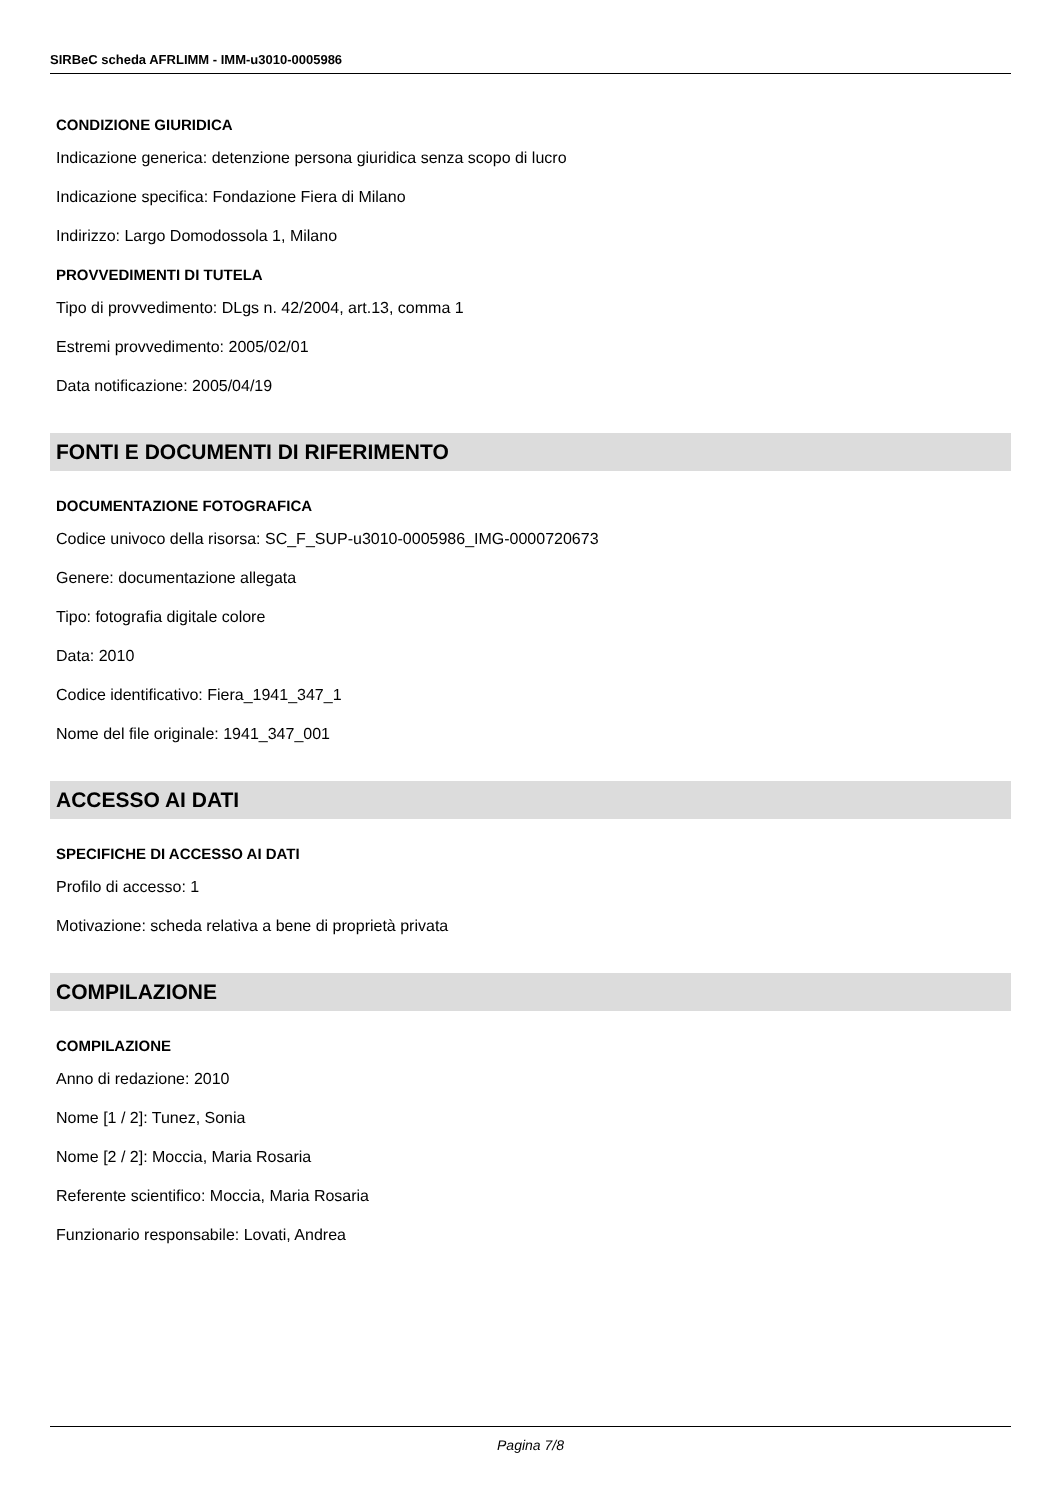SIRBeC scheda AFRLIMM - IMM-u3010-0005986
CONDIZIONE GIURIDICA
Indicazione generica: detenzione persona giuridica senza scopo di lucro
Indicazione specifica: Fondazione Fiera di Milano
Indirizzo: Largo Domodossola 1, Milano
PROVVEDIMENTI DI TUTELA
Tipo di provvedimento: DLgs n. 42/2004, art.13, comma 1
Estremi provvedimento: 2005/02/01
Data notificazione: 2005/04/19
FONTI E DOCUMENTI DI RIFERIMENTO
DOCUMENTAZIONE FOTOGRAFICA
Codice univoco della risorsa: SC_F_SUP-u3010-0005986_IMG-0000720673
Genere: documentazione allegata
Tipo: fotografia digitale colore
Data: 2010
Codice identificativo: Fiera_1941_347_1
Nome del file originale: 1941_347_001
ACCESSO AI DATI
SPECIFICHE DI ACCESSO AI DATI
Profilo di accesso: 1
Motivazione: scheda relativa a bene di proprietà privata
COMPILAZIONE
COMPILAZIONE
Anno di redazione: 2010
Nome [1 / 2]: Tunez, Sonia
Nome [2 / 2]: Moccia, Maria Rosaria
Referente scientifico: Moccia, Maria Rosaria
Funzionario responsabile: Lovati, Andrea
Pagina 7/8